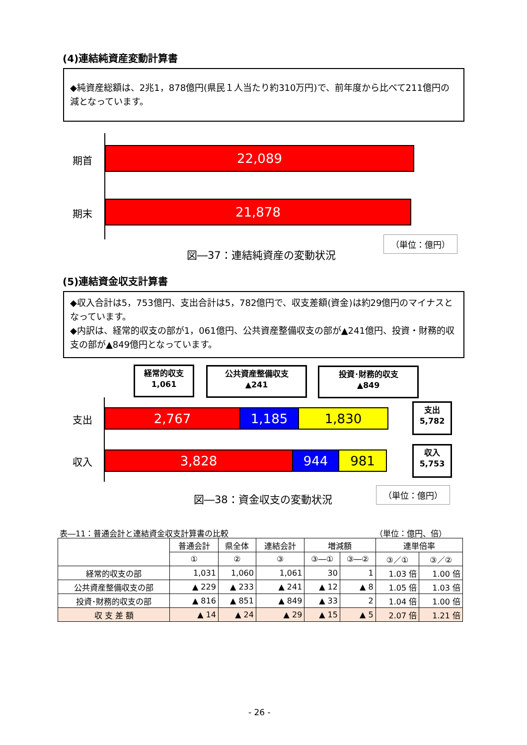(4)連結純資産変動計算書
◆純資産総額は、2兆1，878億円(県民１人当たり約310万円)で、前年度から比べて211億円の減となっています。
期首 22,089
期末 21,878
（単位：億円）
図―37：連結純資産の変動状況
(5)連結資金収支計算書
◆収入合計は5，753億円、支出合計は5，782億円で、収支差額(資金)は約29億円のマイナスとなっています。
◆内訳は、経常的収支の部が1，061億円、公共資産整備収支の部が▲241億円、投資・財務的収支の部が▲849億円となっています。
経常的収支
1,061
公共資産整備収支
▲241
投資･財務的収支
▲849
支出 2,767 1,185 1,830
収入 3,828 944 981
支出
5,782
収入
5,753
（単位：億円）
図―38：資金収支の変動状況
表―11：普通会計と連結資金収支計算書の比較
（単位：億円、倍）
| | 普通会計 | 県全体 | 連結会計 | 増減額 | | 連単倍率 | |
| --- | --- | --- | --- | --- | --- | --- | --- |
| | ① | ② | ③ | ③―① | ③―② | ③／① | ③／② |
| 経常的収支の部 | 1,031 | 1,060 | 1,061 | 30 | 1 | 1.03 倍 | 1.00 倍 |
| 公共資産整備収支の部 | ▲ 229 | ▲ 233 | ▲ 241 | ▲ 12 | ▲ 8 | 1.05 倍 | 1.03 倍 |
| 投資･財務的収支の部 | ▲ 816 | ▲ 851 | ▲ 849 | ▲ 33 | 2 | 1.04 倍 | 1.00 倍 |
| 収 支 差 額 | ▲ 14 | ▲ 24 | ▲ 29 | ▲ 15 | ▲ 5 | 2.07 倍 | 1.21 倍 |
- 26 -